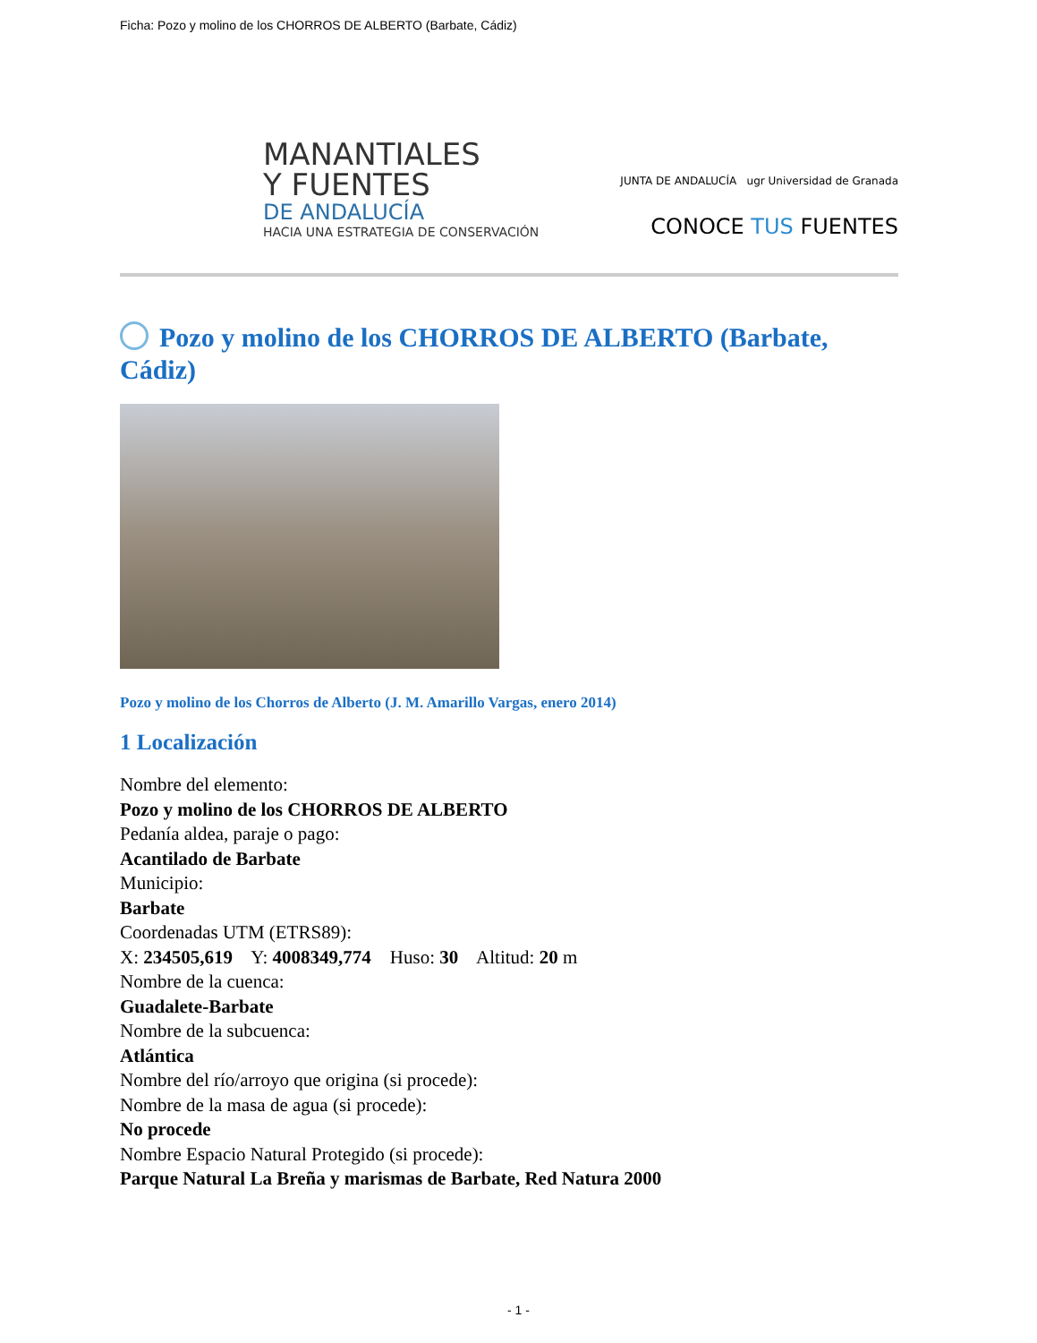Ficha: Pozo y molino de los CHORROS DE ALBERTO (Barbate, Cádiz)
MANANTIALES
Y FUENTES
DE ANDALUCÍA
HACIA UNA ESTRATEGIA DE CONSERVACIÓN
JUNTA DE ANDALUCÍA ugr Universidad de Granada
CONOCE TUS FUENTES
Pozo y molino de los CHORROS DE ALBERTO (Barbate, Cádiz)
Pozo y molino de los Chorros de Alberto (J. M. Amarillo Vargas, enero 2014)
1 Localización
Nombre del elemento:
Pozo y molino de los CHORROS DE ALBERTO
Pedanía aldea, paraje o pago:
Acantilado de Barbate
Municipio:
Barbate
Coordenadas UTM (ETRS89):
X: 234505,619 Y: 4008349,774 Huso: 30 Altitud: 20 m
Nombre de la cuenca:
Guadalete-Barbate
Nombre de la subcuenca:
Atlántica
Nombre del río/arroyo que origina (si procede):
Nombre de la masa de agua (si procede):
No procede
Nombre Espacio Natural Protegido (si procede):
Parque Natural La Breña y marismas de Barbate, Red Natura 2000
- 1 -